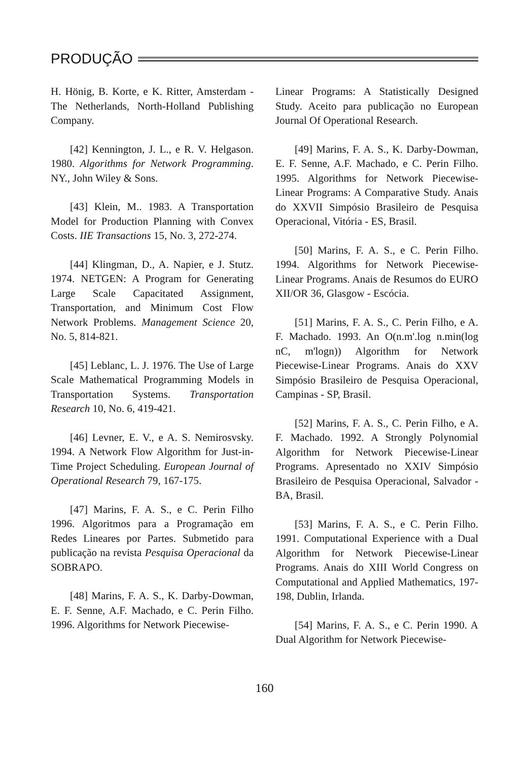PRODUÇÃO
H. Hönig, B. Korte, e K. Ritter, Amsterdam - The Netherlands, North-Holland Publishing Company.
[42] Kennington, J. L., e R. V. Helgason. 1980. Algorithms for Network Programming. NY., John Wiley & Sons.
[43] Klein, M.. 1983. A Transportation Model for Production Planning with Convex Costs. IIE Transactions 15, No. 3, 272-274.
[44] Klingman, D., A. Napier, e J. Stutz. 1974. NETGEN: A Program for Generating Large Scale Capacitated Assignment, Transportation, and Minimum Cost Flow Network Problems. Management Science 20, No. 5, 814-821.
[45] Leblanc, L. J. 1976. The Use of Large Scale Mathematical Programming Models in Transportation Systems. Transportation Research 10, No. 6, 419-421.
[46] Levner, E. V., e A. S. Nemirosvsky. 1994. A Network Flow Algorithm for Just-in-Time Project Scheduling. European Journal of Operational Research 79, 167-175.
[47] Marins, F. A. S., e C. Perin Filho 1996. Algoritmos para a Programação em Redes Lineares por Partes. Submetido para publicação na revista Pesquisa Operacional da SOBRAPO.
[48] Marins, F. A. S., K. Darby-Dowman, E. F. Senne, A.F. Machado, e C. Perin Filho. 1996. Algorithms for Network Piecewise-
Linear Programs: A Statistically Designed Study. Aceito para publicação no European Journal Of Operational Research.
[49] Marins, F. A. S., K. Darby-Dowman, E. F. Senne, A.F. Machado, e C. Perin Filho. 1995. Algorithms for Network Piecewise-Linear Programs: A Comparative Study. Anais do XXVII Simpósio Brasileiro de Pesquisa Operacional, Vitória - ES, Brasil.
[50] Marins, F. A. S., e C. Perin Filho. 1994. Algorithms for Network Piecewise-Linear Programs. Anais de Resumos do EURO XII/OR 36, Glasgow - Escócia.
[51] Marins, F. A. S., C. Perin Filho, e A. F. Machado. 1993. An O(n.m'.log n.min(log nC, m'logn)) Algorithm for Network Piecewise-Linear Programs. Anais do XXV Simpósio Brasileiro de Pesquisa Operacional, Campinas - SP, Brasil.
[52] Marins, F. A. S., C. Perin Filho, e A. F. Machado. 1992. A Strongly Polynomial Algorithm for Network Piecewise-Linear Programs. Apresentado no XXIV Simpósio Brasileiro de Pesquisa Operacional, Salvador - BA, Brasil.
[53] Marins, F. A. S., e C. Perin Filho. 1991. Computational Experience with a Dual Algorithm for Network Piecewise-Linear Programs. Anais do XIII World Congress on Computational and Applied Mathematics, 197-198, Dublin, Irlanda.
[54] Marins, F. A. S., e C. Perin 1990. A Dual Algorithm for Network Piecewise-
160